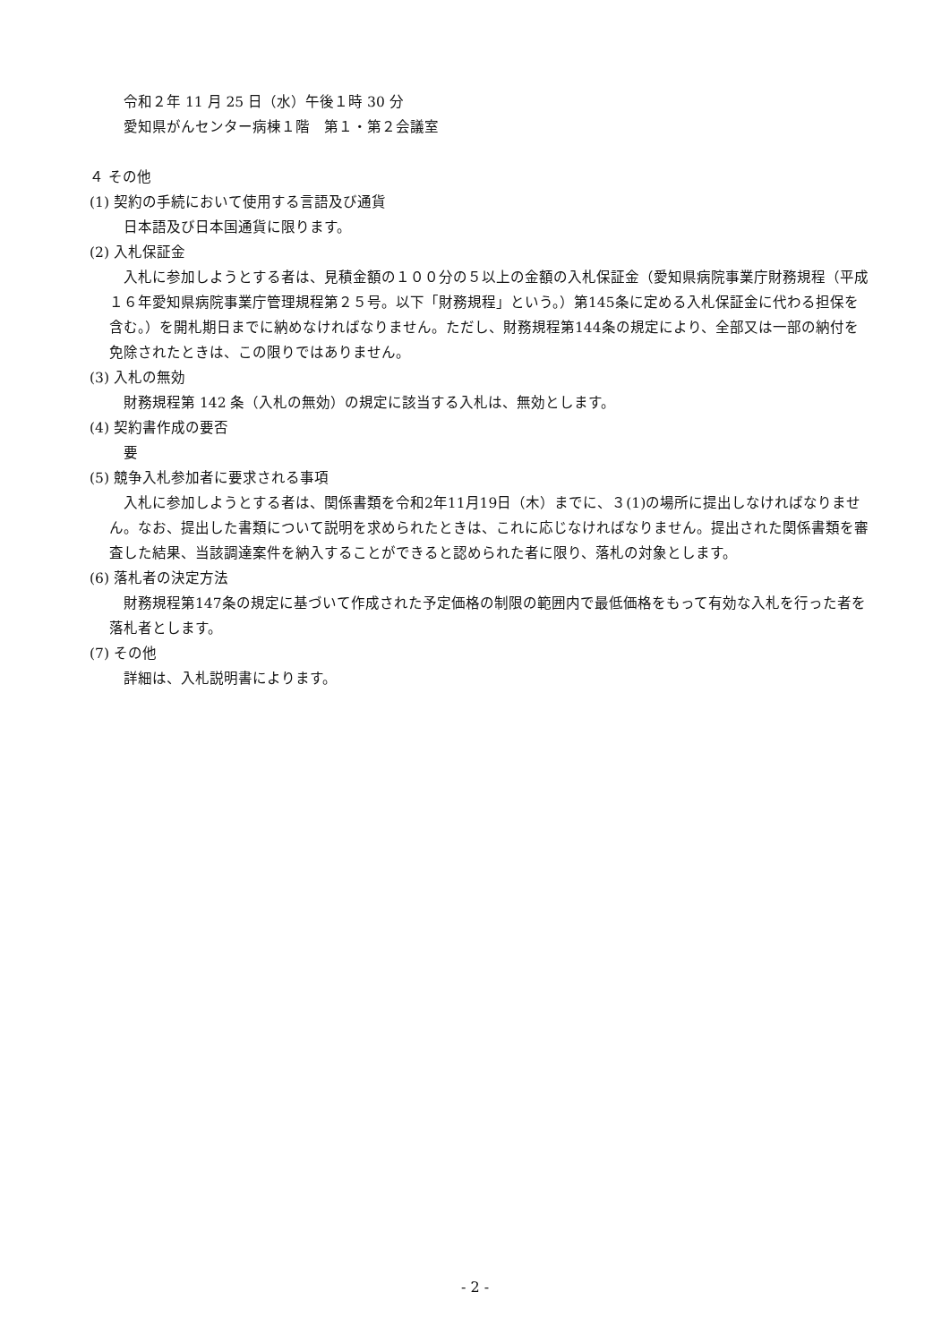令和２年 11 月 25 日（水）午後１時 30 分
愛知県がんセンター病棟１階　第１・第２会議室
４ その他
(1) 契約の手続において使用する言語及び通貨
日本語及び日本国通貨に限ります。
(2) 入札保証金
入札に参加しようとする者は、見積金額の１００分の５以上の金額の入札保証金（愛知県病院事業庁財務規程（平成１６年愛知県病院事業庁管理規程第２５号。以下「財務規程」という。）第145条に定める入札保証金に代わる担保を含む。）を開札期日までに納めなければなりません。ただし、財務規程第144条の規定により、全部又は一部の納付を免除されたときは、この限りではありません。
(3) 入札の無効
財務規程第 142 条（入札の無効）の規定に該当する入札は、無効とします。
(4) 契約書作成の要否
要
(5) 競争入札参加者に要求される事項
入札に参加しようとする者は、関係書類を令和2年11月19日（木）までに、３(1)の場所に提出しなければなりません。なお、提出した書類について説明を求められたときは、これに応じなければなりません。提出された関係書類を審査した結果、当該調達案件を納入することができると認められた者に限り、落札の対象とします。
(6) 落札者の決定方法
財務規程第147条の規定に基づいて作成された予定価格の制限の範囲内で最低価格をもって有効な入札を行った者を落札者とします。
(7) その他
詳細は、入札説明書によります。
- 2 -